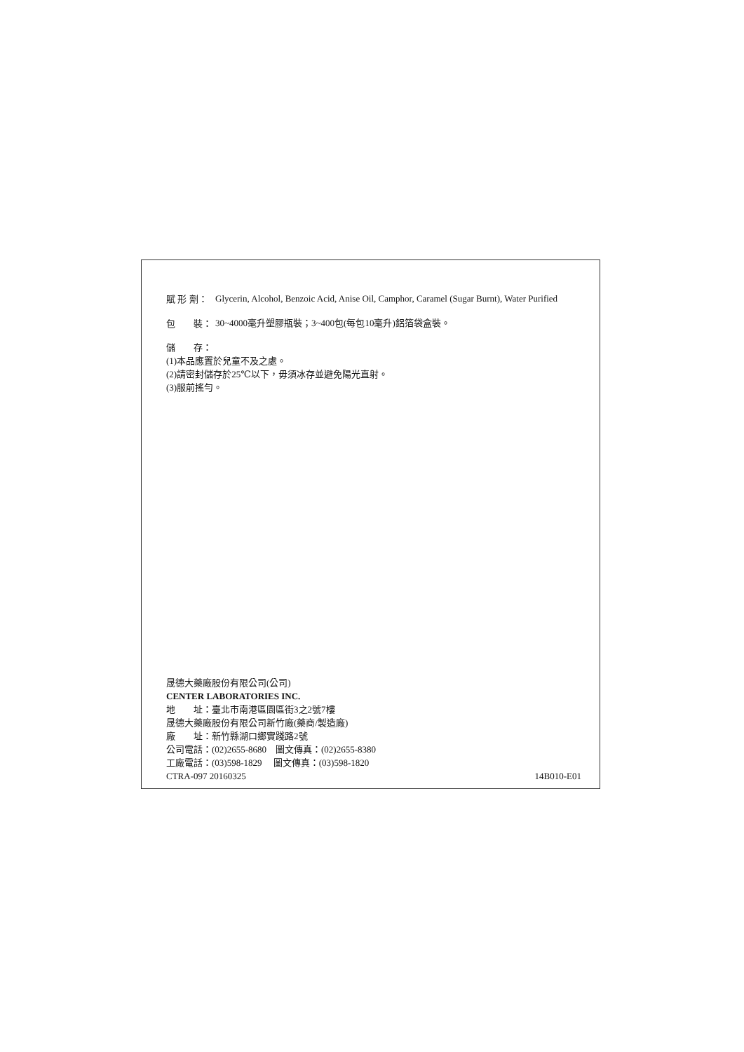賦 形 劑：
Glycerin, Alcohol, Benzoic Acid, Anise Oil, Camphor, Caramel (Sugar Burnt), Water Purified
包　　裝：
30~4000毫升塑膠瓶裝；3~400包(每包10毫升)鋁箔袋盒裝。
儲　　存：
(1)本品應置於兒童不及之處。
(2)請密封儲存於25℃以下，毋須冰存並避免陽光直射。
(3)服前搖勻。
晟德大藥廠股份有限公司(公司)
CENTER LABORATORIES INC.
地　　址：臺北市南港區園區街3之2號7樓
晟德大藥廠股份有限公司新竹廠(藥商/製造廠)
廠　　址：新竹縣湖口鄉實踐路2號
公司電話：(02)2655-8680　圖文傳真：(02)2655-8380
工廠電話：(03)598-1829　 圖文傳真：(03)598-1820
CTRA-097 20160325 14B010-E01